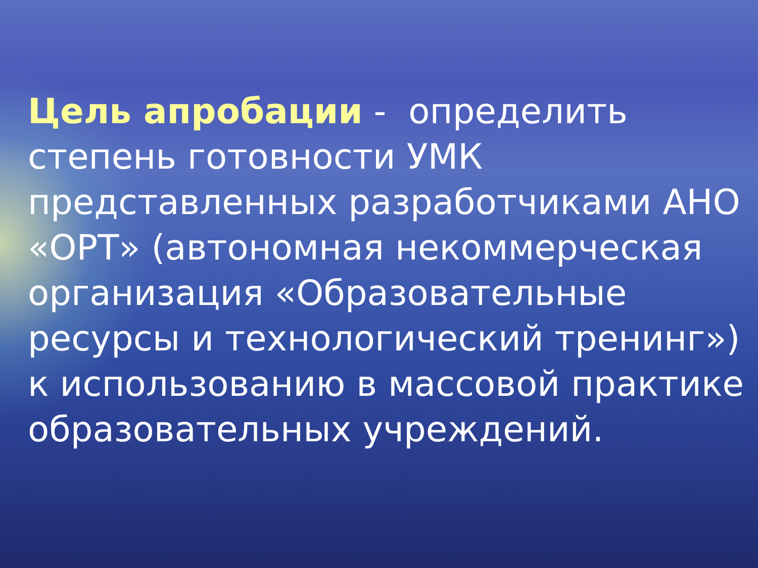Цель апробации - определить степень готовности УМК представленных разработчиками АНО «ОРТ» (автономная некоммерческая организация «Образовательные ресурсы и технологический тренинг») к использованию в массовой практике образовательных учреждений.